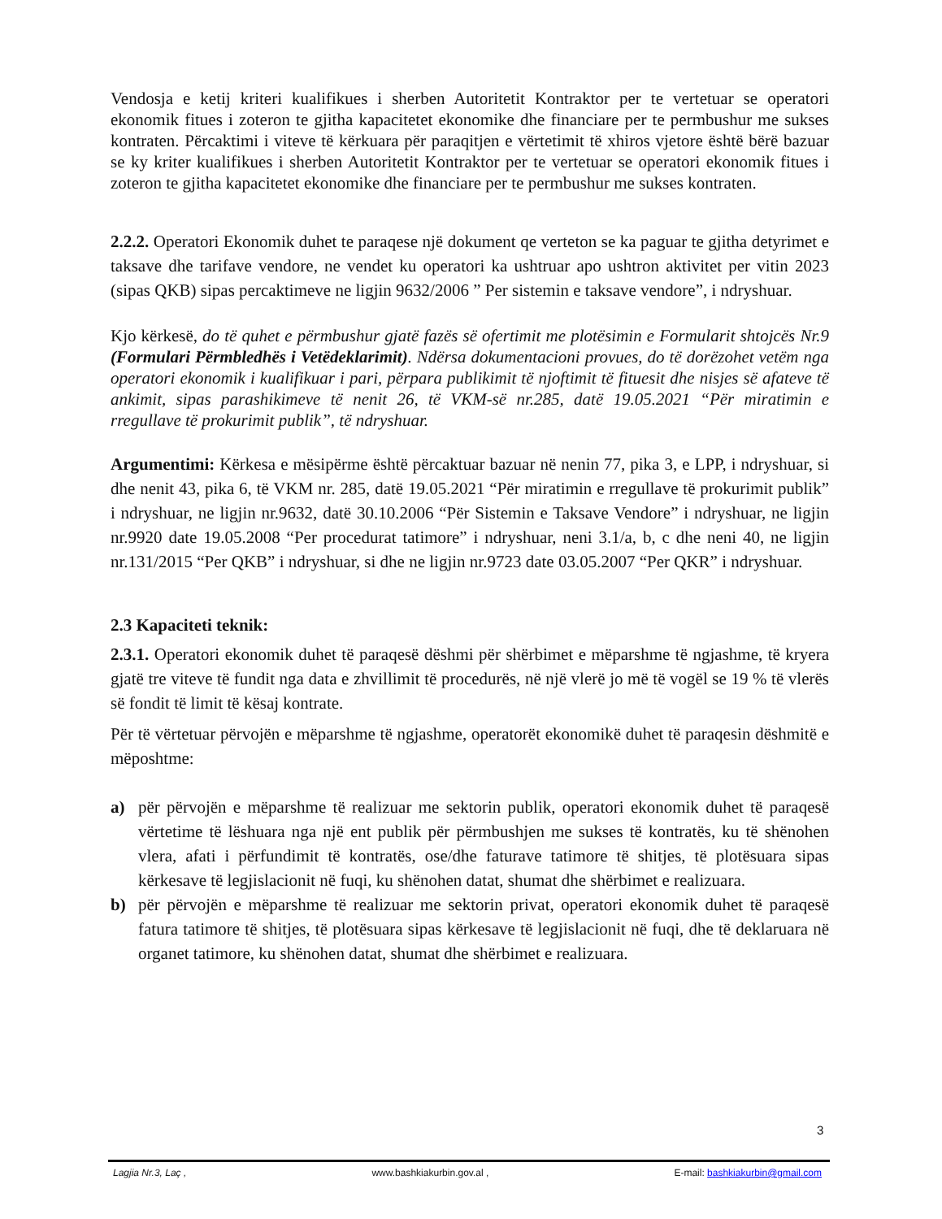Vendosja e ketij kriteri kualifikues i sherben Autoritetit Kontraktor per te vertetuar se operatori ekonomik fitues i zoteron te gjitha kapacitetet ekonomike dhe financiare per te permbushur me sukses kontraten. Përcaktimi i viteve të kërkuara për paraqitjen e vërtetimit të xhiros vjetore është bërë bazuar se ky kriter kualifikues i sherben Autoritetit Kontraktor per te vertetuar se operatori ekonomik fitues i zoteron te gjitha kapacitetet ekonomike dhe financiare per te permbushur me sukses kontraten.
2.2.2. Operatori Ekonomik duhet te paraqese një dokument qe verteton se ka paguar te gjitha detyrimet e taksave dhe tarifave vendore, ne vendet ku operatori ka ushtruar apo ushtron aktivitet per vitin 2023 (sipas QKB) sipas percaktimeve ne ligjin 9632/2006 ” Per sistemin e taksave vendore”, i ndryshuar.
Kjo kërkesë, do të quhet e përmbushur gjatë fazës së ofertimit me plotësimin e Formularit shtojcës Nr.9 (Formulari Përmbledhës i Vetëdeklarimit). Ndërsa dokumentacioni provues, do të dorëzohet vetëm nga operatori ekonomik i kualifikuar i pari, përpara publikimit të njoftimit të fituesit dhe nisjes së afateve të ankimit, sipas parashikimeve të nenit 26, të VKM-së nr.285, datë 19.05.2021 “Për miratimin e rregullave të prokurimit publik”, të ndryshuar.
Argumentimi: Kërkesa e mësipërme është përcaktuar bazuar në nenin 77, pika 3, e LPP, i ndryshuar, si dhe nenit 43, pika 6, të VKM nr. 285, datë 19.05.2021 “Për miratimin e rregullave të prokurimit publik” i ndryshuar, ne ligjin nr.9632, datë 30.10.2006 “Për Sistemin e Taksave Vendore” i ndryshuar, ne ligjin nr.9920 date 19.05.2008 “Per procedurat tatimore” i ndryshuar, neni 3.1/a, b, c dhe neni 40, ne ligjin nr.131/2015 “Per QKB” i ndryshuar, si dhe ne ligjin nr.9723 date 03.05.2007 “Per QKR” i ndryshuar.
2.3 Kapaciteti teknik:
2.3.1. Operatori ekonomik duhet të paraqesë dëshmi për shërbimet e mëparshme të ngjashme, të kryera gjatë tre viteve të fundit nga data e zhvillimit të procedurës, në një vlerë jo më të vogël se 19 % të vlerës së fondit të limit të kësaj kontrate.
Për të vërtetuar përvojën e mëparshme të ngjashme, operatorët ekonomikë duhet të paraqesin dëshmitë e mëposhtme:
a) për përvojën e mëparshme të realizuar me sektorin publik, operatori ekonomik duhet të paraqesë vërtetime të lëshuara nga një ent publik për përmbushjen me sukses të kontratës, ku të shënohen vlera, afati i përfundimit të kontratës, ose/dhe faturave tatimore të shitjes, të plotësuara sipas kërkesave të legjislacionit në fuqi, ku shënohen datat, shumat dhe shërbimet e realizuara.
b) për përvojën e mëparshme të realizuar me sektorin privat, operatori ekonomik duhet të paraqesë fatura tatimore të shitjes, të plotësuara sipas kërkesave të legjislacionit në fuqi, dhe të deklaruara në organet tatimore, ku shënohen datat, shumat dhe shërbimet e realizuara.
3
Lagjia Nr.3, Laç , www.bashkiakurbin.gov.al , E-mail: bashkiakurbin@gmail.com